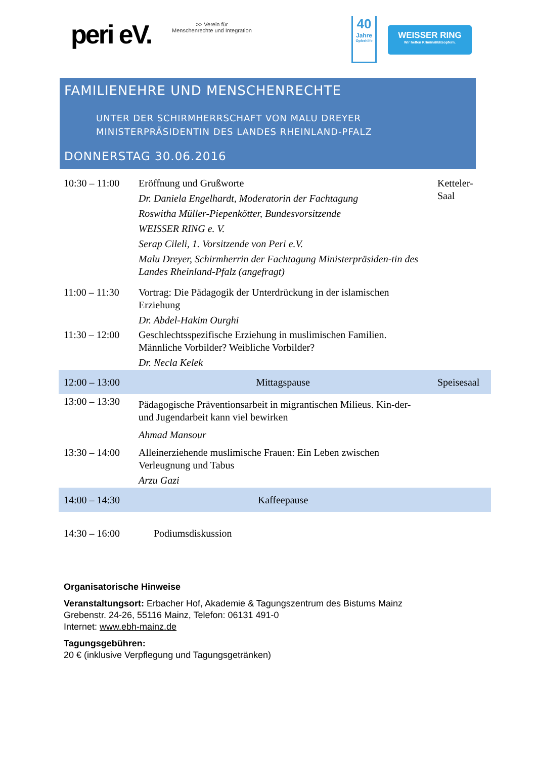peri eV.
>> Verein für
Menschenrechte und Integration
40
Jahre
Opferhilfe
WEISSER RING
Wir helfen Kriminalitätsopfern.
FAMILIENEHRE UND MENSCHENRECHTE
UNTER DER SCHIRMHERRSCHAFT VON MALU DREYER
MINISTERPRÄSIDENTIN DES LANDES RHEINLAND-PFALZ
DONNERSTAG 30.06.2016
| 10:30 – 11:00 | Eröffnung und Grußworte Dr. Daniela Engelhardt, Moderatorin der Fachtagung Roswitha Müller-Piepenkötter, Bundesvorsitzende WEISSER RING e. V. Serap Cileli, 1. Vorsitzende von Peri e.V. Malu Dreyer, Schirmherrin der Fachtagung Ministerpräsiden-tin des Landes Rheinland-Pfalz (angefragt) | Ketteler-Saal |
| 11:00 – 11:30 | Vortrag: Die Pädagogik der Unterdrückung in der islamischen Erziehung Dr. Abdel-Hakim Ourghi | |
| 11:30 – 12:00 | Geschlechtsspezifische Erziehung in muslimischen Familien. Männliche Vorbilder? Weibliche Vorbilder? Dr. Necla Kelek | |
| 12:00 – 13:00 | Mittagspause | Speisesaal |
| 13:00 – 13:30 | Pädagogische Präventionsarbeit in migrantischen Milieus. Kin-der- und Jugendarbeit kann viel bewirken Ahmad Mansour | |
| 13:30 – 14:00 | Alleinerziehende muslimische Frauen: Ein Leben zwischen Verleugnung und Tabus Arzu Gazi | |
| 14:00 – 14:30 | Kaffeepause | |
| 14:30 – 16:00 | Podiumsdiskussion | |
Organisatorische Hinweise
Veranstaltungsort: Erbacher Hof, Akademie & Tagungszentrum des Bistums Mainz
Grebenstr. 24-26, 55116 Mainz, Telefon: 06131 491-0
Internet: www.ebh-mainz.de
Tagungsgebühren:
20 € (inklusive Verpflegung und Tagungsgetränken)